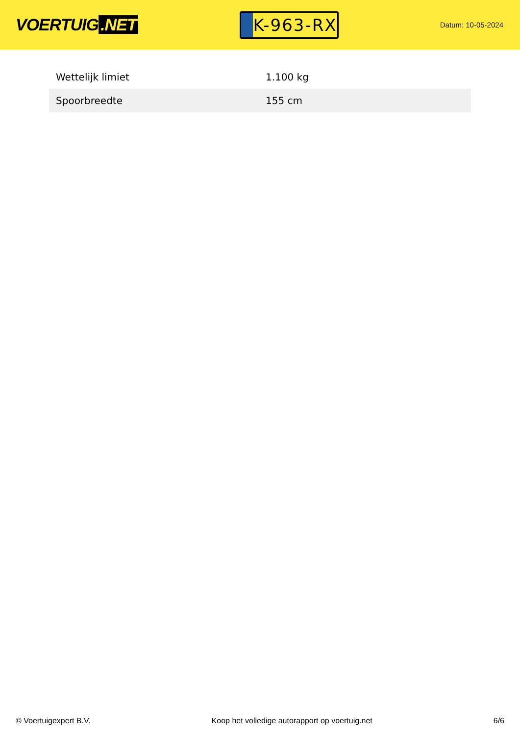VOERTUIG.NET
K-963-RX
Datum: 10-05-2024
| Wettelijk limiet | 1.100 kg |
| Spoorbreedte | 155 cm |
© Voertuigexpert B.V. Koop het volledige autorapport op voertuig.net 6/6